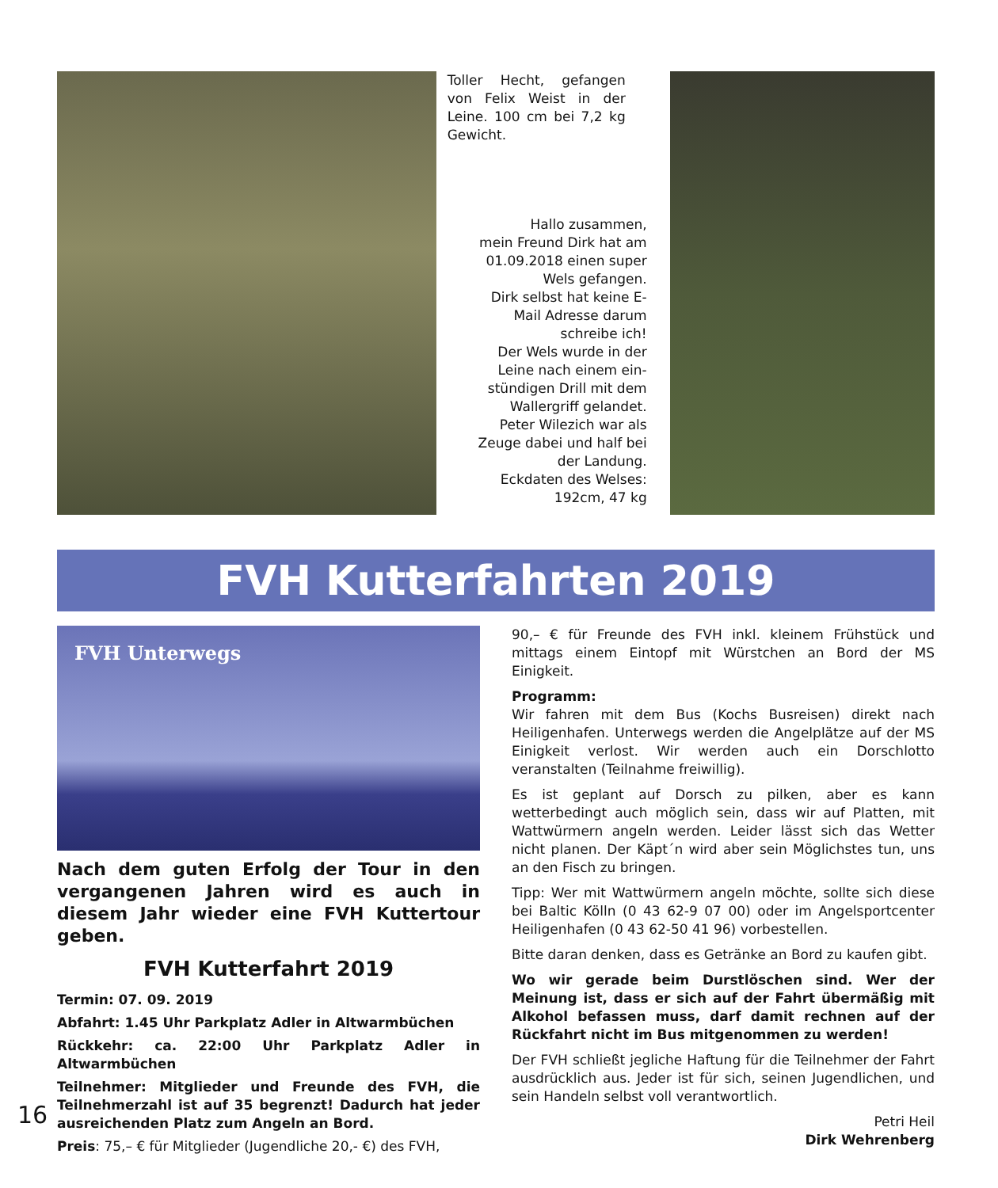Toller Hecht, gefangen von Felix Weist in der Leine. 100 cm bei 7,2 kg Gewicht.
Hallo zusammen,
mein Freund Dirk hat am
01.09.2018 einen super
Wels gefangen.
Dirk selbst hat keine E-
Mail Adresse darum
schreibe ich!
Der Wels wurde in der
Leine nach einem ein-
stündigen Drill mit dem
Wallergriff gelandet.
Peter Wilezich war als
Zeuge dabei und half bei
der Landung.
Eckdaten des Welses:
192cm, 47 kg
FVH Kutterfahrten 2019
FVH Unterwegs
Nach dem guten Erfolg der Tour in den vergangenen Jahren wird es auch in diesem Jahr wieder eine FVH Kuttertour geben.
FVH Kutterfahrt 2019
Termin: 07. 09. 2019
Abfahrt: 1.45 Uhr Parkplatz Adler in Altwarmbüchen
Rückkehr: ca. 22:00 Uhr Parkplatz Adler in Altwarmbüchen
Teilnehmer: Mitglieder und Freunde des FVH, die Teilnehmerzahl ist auf 35 begrenzt! Dadurch hat jeder ausreichenden Platz zum Angeln an Bord.
Preis: 75,– € für Mitglieder (Jugendliche 20,- €) des FVH,
90,– € für Freunde des FVH inkl. kleinem Frühstück und mittags einem Eintopf mit Würstchen an Bord der MS Einigkeit.
Programm:
Wir fahren mit dem Bus (Kochs Busreisen) direkt nach Heiligenhafen. Unterwegs werden die Angelplätze auf der MS Einigkeit verlost. Wir werden auch ein Dorschlotto veranstalten (Teilnahme freiwillig).
Es ist geplant auf Dorsch zu pilken, aber es kann wetterbedingt auch möglich sein, dass wir auf Platten, mit Wattwürmern angeln werden. Leider lässt sich das Wetter nicht planen. Der Käpt´n wird aber sein Möglichstes tun, uns an den Fisch zu bringen.
Tipp: Wer mit Wattwürmern angeln möchte, sollte sich diese bei Baltic Kölln (0 43 62-9 07 00) oder im Angelsportcenter Heiligenhafen (0 43 62-50 41 96) vorbestellen.
Bitte daran denken, dass es Getränke an Bord zu kaufen gibt.
Wo wir gerade beim Durstlöschen sind. Wer der Meinung ist, dass er sich auf der Fahrt übermäßig mit Alkohol befassen muss, darf damit rechnen auf der Rückfahrt nicht im Bus mitgenommen zu werden!
Der FVH schließt jegliche Haftung für die Teilnehmer der Fahrt ausdrücklich aus. Jeder ist für sich, seinen Jugendlichen, und sein Handeln selbst voll verantwortlich.
Petri Heil
Dirk Wehrenberg
16